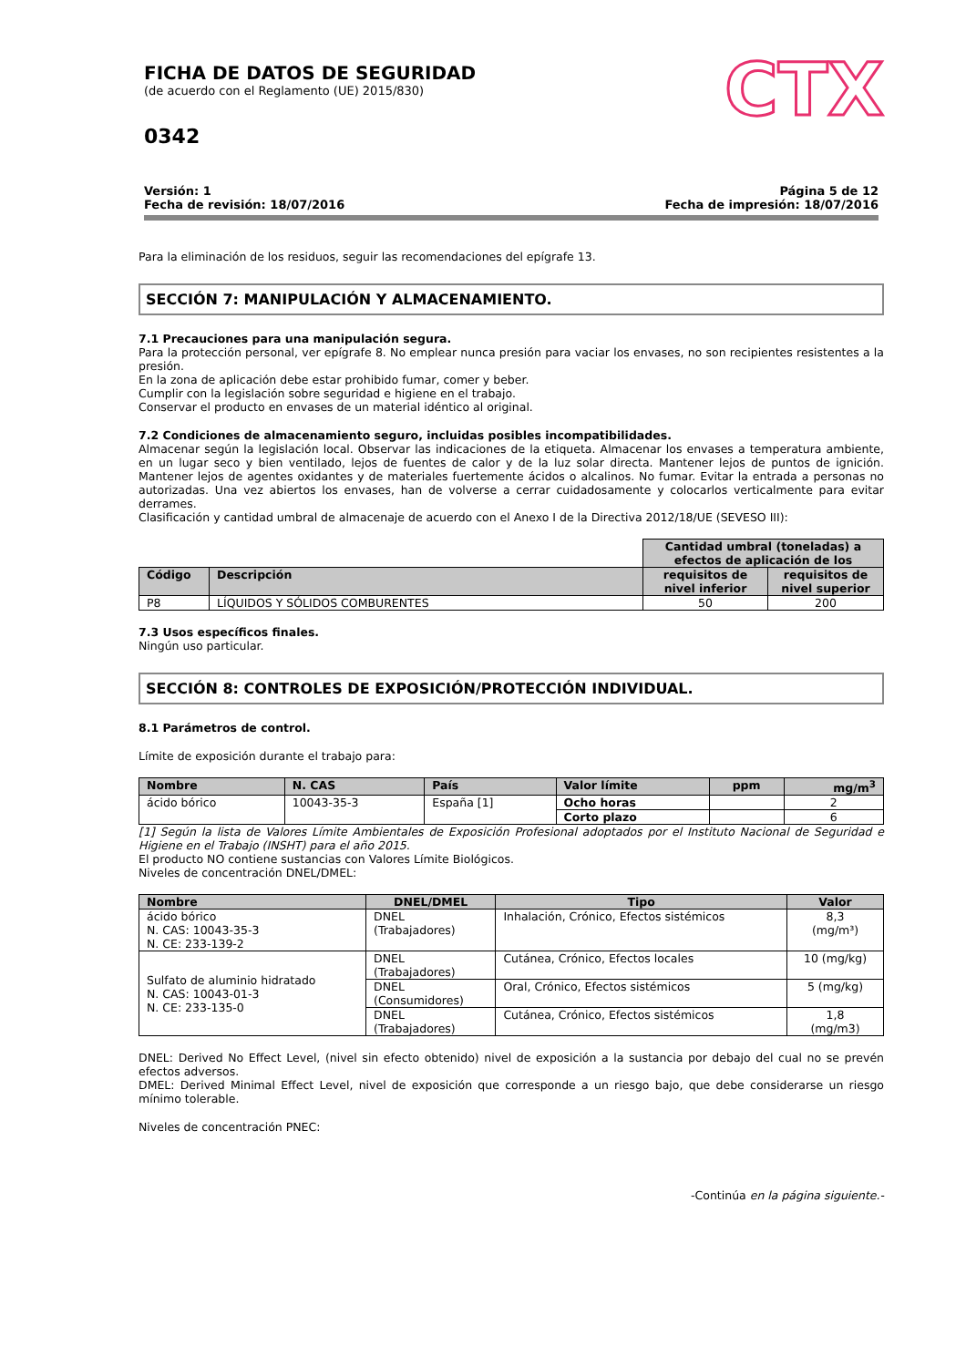FICHA DE DATOS DE SEGURIDAD
(de acuerdo con el Reglamento (UE) 2015/830)
0342
CTX
Versión: 1
Fecha de revisión: 18/07/2016
Página 5 de 12
Fecha de impresión: 18/07/2016
Para la eliminación de los residuos, seguir las recomendaciones del epígrafe 13.
SECCIÓN 7: MANIPULACIÓN Y ALMACENAMIENTO.
7.1 Precauciones para una manipulación segura.
Para la protección personal, ver epígrafe 8. No emplear nunca presión para vaciar los envases, no son recipientes resistentes a la presión.
En la zona de aplicación debe estar prohibido fumar, comer y beber.
Cumplir con la legislación sobre seguridad e higiene en el trabajo.
Conservar el producto en envases de un material idéntico al original.
7.2 Condiciones de almacenamiento seguro, incluidas posibles incompatibilidades.
Almacenar según la legislación local. Observar las indicaciones de la etiqueta. Almacenar los envases a temperatura ambiente, en un lugar seco y bien ventilado, lejos de fuentes de calor y de la luz solar directa. Mantener lejos de puntos de ignición. Mantener lejos de agentes oxidantes y de materiales fuertemente ácidos o alcalinos. No fumar. Evitar la entrada a personas no autorizadas. Una vez abiertos los envases, han de volverse a cerrar cuidadosamente y colocarlos verticalmente para evitar derrames.
Clasificación y cantidad umbral de almacenaje de acuerdo con el Anexo I de la Directiva 2012/18/UE (SEVESO III):
| | | Cantidad umbral (toneladas) a efectos de aplicación de los | |
| Código | Descripción | requisitos de nivel inferior | requisitos de nivel superior |
| P8 | LÍQUIDOS Y SÓLIDOS COMBURENTES | 50 | 200 |
7.3 Usos específicos finales.
Ningún uso particular.
SECCIÓN 8: CONTROLES DE EXPOSICIÓN/PROTECCIÓN INDIVIDUAL.
8.1 Parámetros de control.
Límite de exposición durante el trabajo para:
| Nombre | N. CAS | País | Valor límite | ppm | mg/m<sup>3</sup> |
| --- | --- | --- | --- | --- | --- |
| ácido bórico | 10043-35-3 | España [1] | Ocho horas | | 2 |
| | | | Corto plazo | | 6 |
[1] Según la lista de Valores Límite Ambientales de Exposición Profesional adoptados por el Instituto Nacional de Seguridad e Higiene en el Trabajo (INSHT) para el año 2015.
El producto NO contiene sustancias con Valores Límite Biológicos.
Niveles de concentración DNEL/DMEL:
| Nombre | DNEL/DMEL | Tipo | Valor |
| --- | --- | --- | --- |
| ácido bórico N. CAS: 10043-35-3 N. CE: 233-139-2 | DNEL (Trabajadores) | Inhalación, Crónico, Efectos sistémicos | 8,3 (mg/m³) |
| Sulfato de aluminio hidratado N. CAS: 10043-01-3 N. CE: 233-135-0 | DNEL (Trabajadores) | Cutánea, Crónico, Efectos locales | 10 (mg/kg) |
| | DNEL (Consumidores) | Oral, Crónico, Efectos sistémicos | 5 (mg/kg) |
| | DNEL (Trabajadores) | Cutánea, Crónico, Efectos sistémicos | 1,8 (mg/m3) |
DNEL: Derived No Effect Level, (nivel sin efecto obtenido) nivel de exposición a la sustancia por debajo del cual no se prevén efectos adversos.
DMEL: Derived Minimal Effect Level, nivel de exposición que corresponde a un riesgo bajo, que debe considerarse un riesgo mínimo tolerable.
Niveles de concentración PNEC:
-Continúa en la página siguiente.-